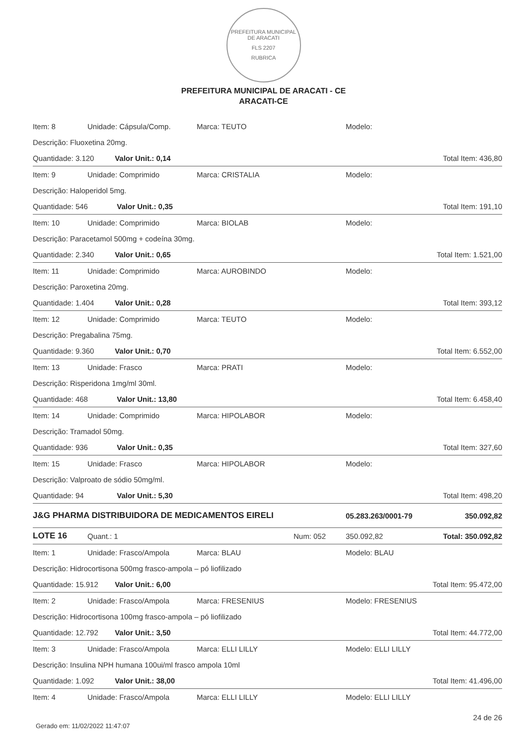PREFEITURA MUNICIPAL DE ARACATI
FLS 2207
RUBRICA
PREFEITURA MUNICIPAL DE ARACATI - CE
ARACATI-CE
| Item: 8 | Unidade: Cápsula/Comp. | Marca: TEUTO | Modelo: | |
| Descrição: Fluoxetina 20mg. | | | | |
| Quantidade: 3.120 Valor Unit.: 0,14 | | | | Total Item: 436,80 |
| Item: 9 | Unidade: Comprimido | Marca: CRISTALIA | Modelo: | |
| Descrição: Haloperidol 5mg. | | | | |
| Quantidade: 546 Valor Unit.: 0,35 | | | | Total Item: 191,10 |
| Item: 10 | Unidade: Comprimido | Marca: BIOLAB | Modelo: | |
| Descrição: Paracetamol 500mg + codeína 30mg. | | | | |
| Quantidade: 2.340 Valor Unit.: 0,65 | | | | Total Item: 1.521,00 |
| Item: 11 | Unidade: Comprimido | Marca: AUROBINDO | Modelo: | |
| Descrição: Paroxetina 20mg. | | | | |
| Quantidade: 1.404 Valor Unit.: 0,28 | | | | Total Item: 393,12 |
| Item: 12 | Unidade: Comprimido | Marca: TEUTO | Modelo: | |
| Descrição: Pregabalina 75mg. | | | | |
| Quantidade: 9.360 Valor Unit.: 0,70 | | | | Total Item: 6.552,00 |
| Item: 13 | Unidade: Frasco | Marca: PRATI | Modelo: | |
| Descrição: Risperidona 1mg/ml 30ml. | | | | |
| Quantidade: 468 Valor Unit.: 13,80 | | | | Total Item: 6.458,40 |
| Item: 14 | Unidade: Comprimido | Marca: HIPOLABOR | Modelo: | |
| Descrição: Tramadol 50mg. | | | | |
| Quantidade: 936 Valor Unit.: 0,35 | | | | Total Item: 327,60 |
| Item: 15 | Unidade: Frasco | Marca: HIPOLABOR | Modelo: | |
| Descrição: Valproato de sódio 50mg/ml. | | | | |
| Quantidade: 94 Valor Unit.: 5,30 | | | | Total Item: 498,20 |
| J&G PHARMA DISTRIBUIDORA DE MEDICAMENTOS EIRELI | | | 05.283.263/0001-79 | 350.092,82 |
| LOTE 16 | Quant.: 1 | Num: 052 | 350.092,82 | Total: 350.092,82 |
| Item: 1 | Unidade: Frasco/Ampola | Marca: BLAU | Modelo: BLAU | |
| Descrição: Hidrocortisona 500mg frasco-ampola – pó liofilizado | | | | |
| Quantidade: 15.912 Valor Unit.: 6,00 | | | | Total Item: 95.472,00 |
| Item: 2 | Unidade: Frasco/Ampola | Marca: FRESENIUS | Modelo: FRESENIUS | |
| Descrição: Hidrocortisona 100mg frasco-ampola – pó liofilizado | | | | |
| Quantidade: 12.792 Valor Unit.: 3,50 | | | | Total Item: 44.772,00 |
| Item: 3 | Unidade: Frasco/Ampola | Marca: ELLI LILLY | Modelo: ELLI LILLY | |
| Descrição: Insulina NPH humana 100ui/ml frasco ampola 10ml | | | | |
| Quantidade: 1.092 Valor Unit.: 38,00 | | | | Total Item: 41.496,00 |
| Item: 4 | Unidade: Frasco/Ampola | Marca: ELLI LILLY | Modelo: ELLI LILLY | |
24 de 26
Gerado em: 11/02/2022 11:47:07